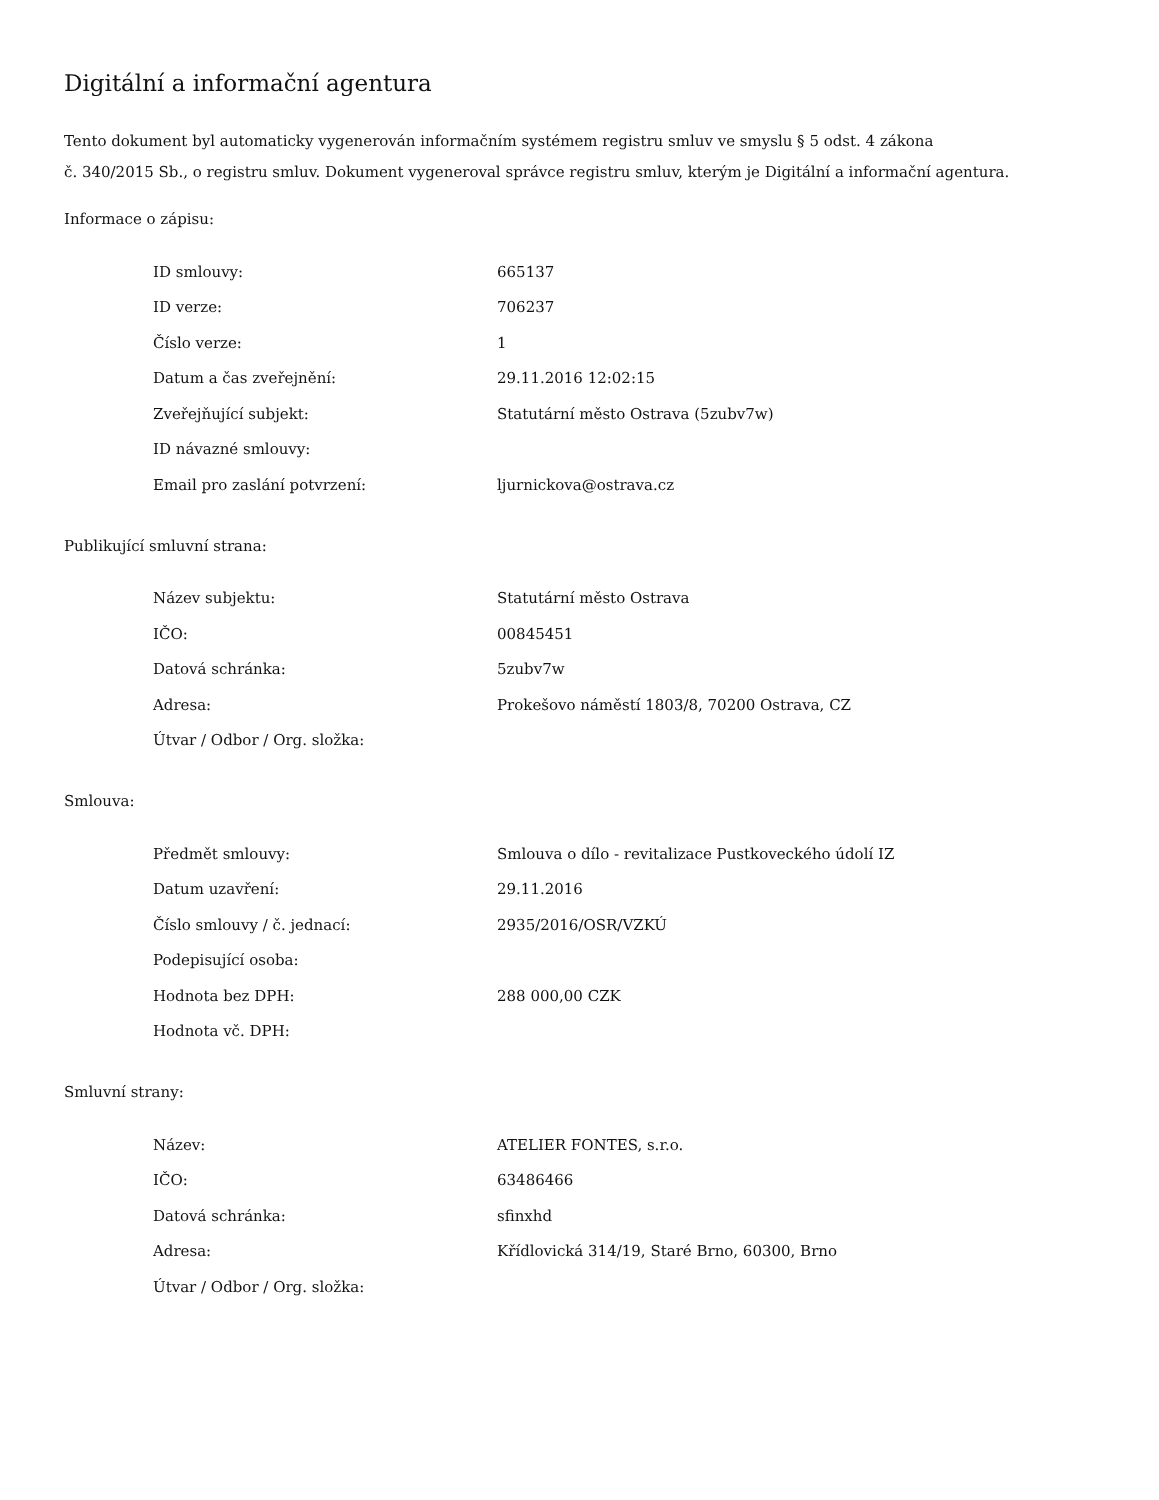Digitální a informační agentura
Tento dokument byl automaticky vygenerován informačním systémem registru smluv ve smyslu § 5 odst. 4 zákona
č. 340/2015 Sb., o registru smluv. Dokument vygeneroval správce registru smluv, kterým je Digitální a informační agentura.
Informace o zápisu:
| ID smlouvy: | 665137 |
| ID verze: | 706237 |
| Číslo verze: | 1 |
| Datum a čas zveřejnění: | 29.11.2016 12:02:15 |
| Zveřejňující subjekt: | Statutární město Ostrava (5zubv7w) |
| ID návazné smlouvy: | |
| Email pro zaslání potvrzení: | ljurnickova@ostrava.cz |
Publikující smluvní strana:
| Název subjektu: | Statutární město Ostrava |
| IČO: | 00845451 |
| Datová schránka: | 5zubv7w |
| Adresa: | Prokešovo náměstí 1803/8, 70200 Ostrava, CZ |
| Útvar / Odbor / Org. složka: | |
Smlouva:
| Předmět smlouvy: | Smlouva o dílo - revitalizace Pustkoveckého údolí IZ |
| Datum uzavření: | 29.11.2016 |
| Číslo smlouvy / č. jednací: | 2935/2016/OSR/VZKÚ |
| Podepisující osoba: | |
| Hodnota bez DPH: | 288 000,00 CZK |
| Hodnota vč. DPH: | |
Smluvní strany:
| Název: | ATELIER FONTES, s.r.o. |
| IČO: | 63486466 |
| Datová schránka: | sfinxhd |
| Adresa: | Křídlovická 314/19, Staré Brno, 60300, Brno |
| Útvar / Odbor / Org. složka: | |